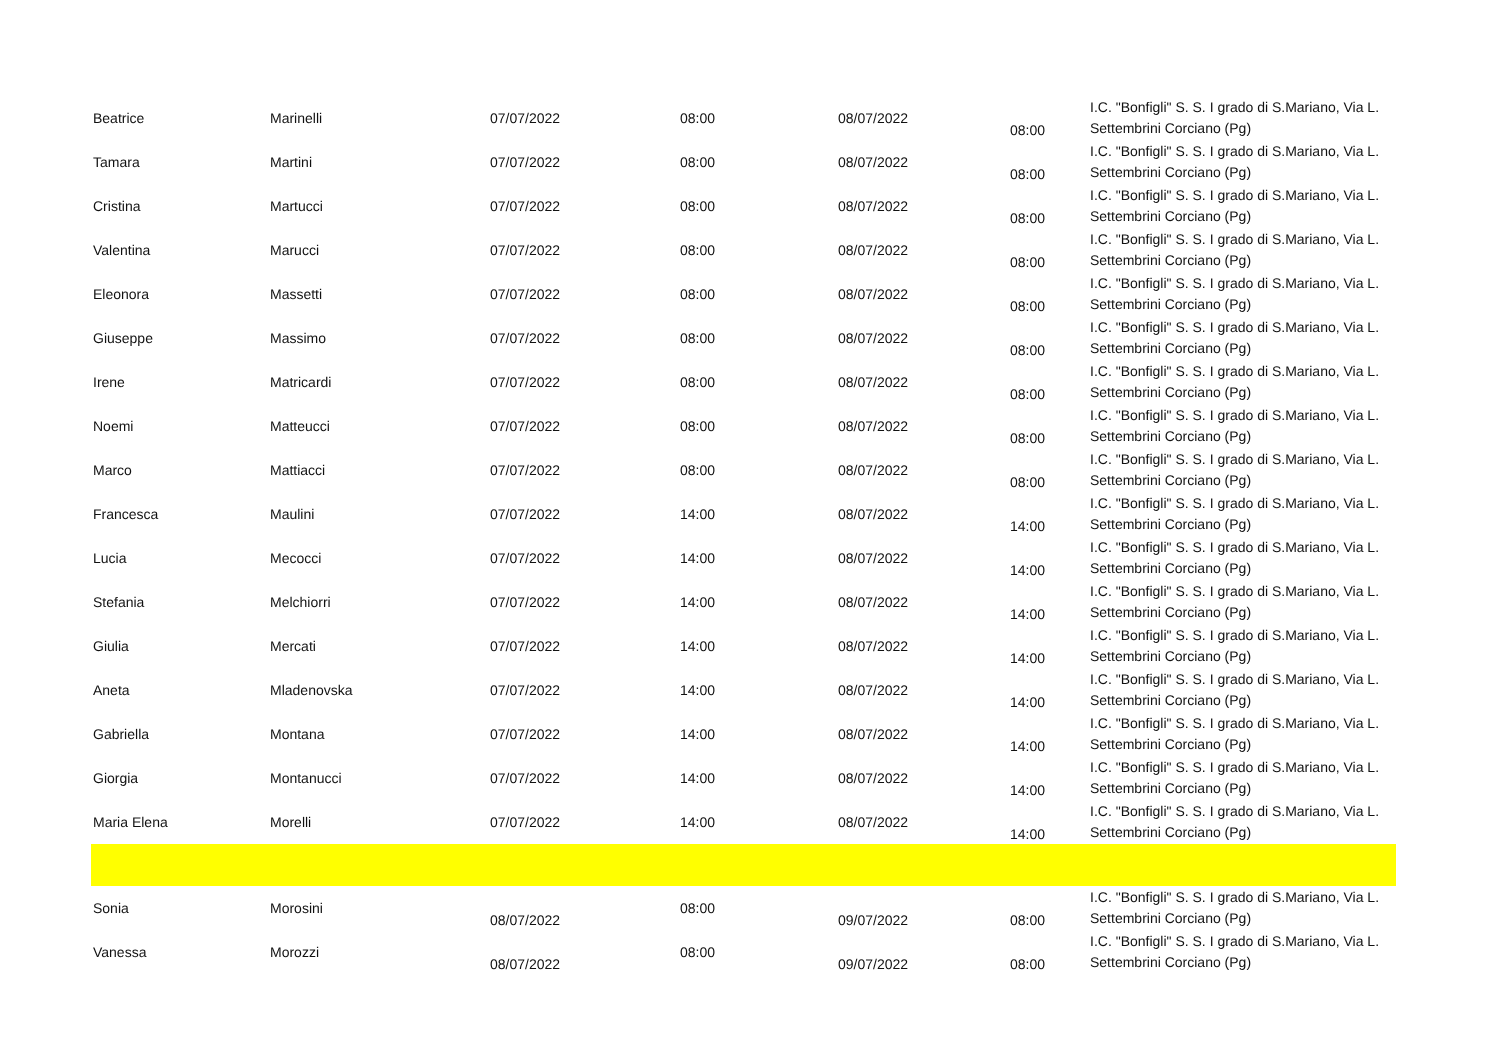| Beatrice | Marinelli | 07/07/2022 | 08:00 | 08/07/2022 | 08:00 | I.C. "Bonfigli" S. S. I grado di S.Mariano, Via L. Settembrini Corciano (Pg) |
| Tamara | Martini | 07/07/2022 | 08:00 | 08/07/2022 | 08:00 | I.C. "Bonfigli" S. S. I grado di S.Mariano, Via L. Settembrini Corciano (Pg) |
| Cristina | Martucci | 07/07/2022 | 08:00 | 08/07/2022 | 08:00 | I.C. "Bonfigli" S. S. I grado di S.Mariano, Via L. Settembrini Corciano (Pg) |
| Valentina | Marucci | 07/07/2022 | 08:00 | 08/07/2022 | 08:00 | I.C. "Bonfigli" S. S. I grado di S.Mariano, Via L. Settembrini Corciano (Pg) |
| Eleonora | Massetti | 07/07/2022 | 08:00 | 08/07/2022 | 08:00 | I.C. "Bonfigli" S. S. I grado di S.Mariano, Via L. Settembrini Corciano (Pg) |
| Giuseppe | Massimo | 07/07/2022 | 08:00 | 08/07/2022 | 08:00 | I.C. "Bonfigli" S. S. I grado di S.Mariano, Via L. Settembrini Corciano (Pg) |
| Irene | Matricardi | 07/07/2022 | 08:00 | 08/07/2022 | 08:00 | I.C. "Bonfigli" S. S. I grado di S.Mariano, Via L. Settembrini Corciano (Pg) |
| Noemi | Matteucci | 07/07/2022 | 08:00 | 08/07/2022 | 08:00 | I.C. "Bonfigli" S. S. I grado di S.Mariano, Via L. Settembrini Corciano (Pg) |
| Marco | Mattiacci | 07/07/2022 | 08:00 | 08/07/2022 | 08:00 | I.C. "Bonfigli" S. S. I grado di S.Mariano, Via L. Settembrini Corciano (Pg) |
| Francesca | Maulini | 07/07/2022 | 14:00 | 08/07/2022 | 14:00 | I.C. "Bonfigli" S. S. I grado di S.Mariano, Via L. Settembrini Corciano (Pg) |
| Lucia | Mecocci | 07/07/2022 | 14:00 | 08/07/2022 | 14:00 | I.C. "Bonfigli" S. S. I grado di S.Mariano, Via L. Settembrini Corciano (Pg) |
| Stefania | Melchiorri | 07/07/2022 | 14:00 | 08/07/2022 | 14:00 | I.C. "Bonfigli" S. S. I grado di S.Mariano, Via L. Settembrini Corciano (Pg) |
| Giulia | Mercati | 07/07/2022 | 14:00 | 08/07/2022 | 14:00 | I.C. "Bonfigli" S. S. I grado di S.Mariano, Via L. Settembrini Corciano (Pg) |
| Aneta | Mladenovska | 07/07/2022 | 14:00 | 08/07/2022 | 14:00 | I.C. "Bonfigli" S. S. I grado di S.Mariano, Via L. Settembrini Corciano (Pg) |
| Gabriella | Montana | 07/07/2022 | 14:00 | 08/07/2022 | 14:00 | I.C. "Bonfigli" S. S. I grado di S.Mariano, Via L. Settembrini Corciano (Pg) |
| Giorgia | Montanucci | 07/07/2022 | 14:00 | 08/07/2022 | 14:00 | I.C. "Bonfigli" S. S. I grado di S.Mariano, Via L. Settembrini Corciano (Pg) |
| Maria Elena | Morelli | 07/07/2022 | 14:00 | 08/07/2022 | 14:00 | I.C. "Bonfigli" S. S. I grado di S.Mariano, Via L. Settembrini Corciano (Pg) |
| Sonia | Morosini | 08/07/2022 | 08:00 | 09/07/2022 | 08:00 | I.C. "Bonfigli" S. S. I grado di S.Mariano, Via L. Settembrini Corciano (Pg) |
| Vanessa | Morozzi | 08/07/2022 | 08:00 | 09/07/2022 | 08:00 | I.C. "Bonfigli" S. S. I grado di S.Mariano, Via L. Settembrini Corciano (Pg) |